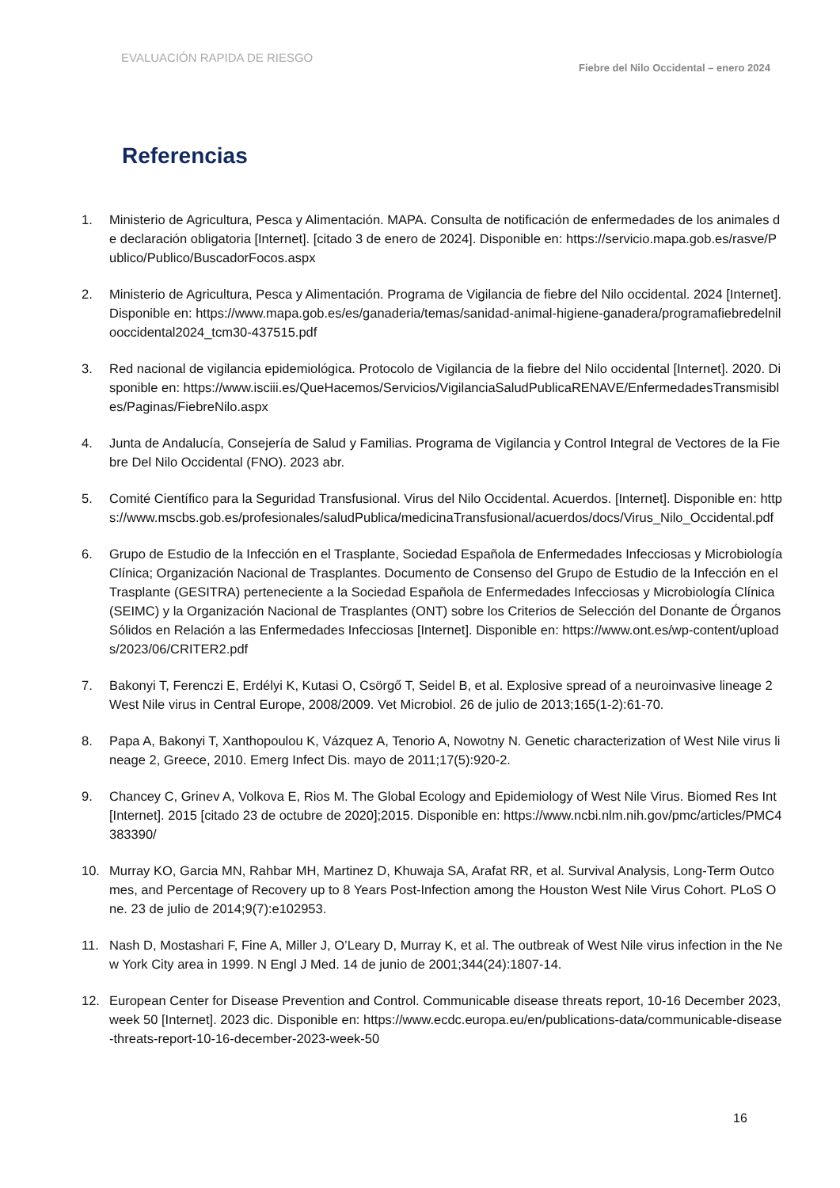EVALUACIÓN RAPIDA DE RIESGO
Fiebre del Nilo Occidental – enero 2024
Referencias
1. Ministerio de Agricultura, Pesca y Alimentación. MAPA. Consulta de notificación de enfermedades de los animales de declaración obligatoria [Internet]. [citado 3 de enero de 2024]. Disponible en: https://servicio.mapa.gob.es/rasve/Publico/Publico/BuscadorFocos.aspx
2. Ministerio de Agricultura, Pesca y Alimentación. Programa de Vigilancia de fiebre del Nilo occidental. 2024 [Internet]. Disponible en: https://www.mapa.gob.es/es/ganaderia/temas/sanidad-animal-higiene-ganadera/programafiebredelnilooccidental2024_tcm30-437515.pdf
3. Red nacional de vigilancia epidemiológica. Protocolo de Vigilancia de la fiebre del Nilo occidental [Internet]. 2020. Disponible en: https://www.isciii.es/QueHacemos/Servicios/VigilanciaSaludPublicaRENAVE/EnfermedadesTransmisibles/Paginas/FiebreNilo.aspx
4. Junta de Andalucía, Consejería de Salud y Familias. Programa de Vigilancia y Control Integral de Vectores de la Fiebre Del Nilo Occidental (FNO). 2023 abr.
5. Comité Científico para la Seguridad Transfusional. Virus del Nilo Occidental. Acuerdos. [Internet]. Disponible en: https://www.mscbs.gob.es/profesionales/saludPublica/medicinaTransfusional/acuerdos/docs/Virus_Nilo_Occidental.pdf
6. Grupo de Estudio de la Infección en el Trasplante, Sociedad Española de Enfermedades Infecciosas y Microbiología Clínica; Organización Nacional de Trasplantes. Documento de Consenso del Grupo de Estudio de la Infección en el Trasplante (GESITRA) perteneciente a la Sociedad Española de Enfermedades Infecciosas y Microbiología Clínica (SEIMC) y la Organización Nacional de Trasplantes (ONT) sobre los Criterios de Selección del Donante de Órganos Sólidos en Relación a las Enfermedades Infecciosas [Internet]. Disponible en: https://www.ont.es/wp-content/uploads/2023/06/CRITER2.pdf
7. Bakonyi T, Ferenczi E, Erdélyi K, Kutasi O, Csörgő T, Seidel B, et al. Explosive spread of a neuroinvasive lineage 2 West Nile virus in Central Europe, 2008/2009. Vet Microbiol. 26 de julio de 2013;165(1-2):61-70.
8. Papa A, Bakonyi T, Xanthopoulou K, Vázquez A, Tenorio A, Nowotny N. Genetic characterization of West Nile virus lineage 2, Greece, 2010. Emerg Infect Dis. mayo de 2011;17(5):920-2.
9. Chancey C, Grinev A, Volkova E, Rios M. The Global Ecology and Epidemiology of West Nile Virus. Biomed Res Int [Internet]. 2015 [citado 23 de octubre de 2020];2015. Disponible en: https://www.ncbi.nlm.nih.gov/pmc/articles/PMC4383390/
10. Murray KO, Garcia MN, Rahbar MH, Martinez D, Khuwaja SA, Arafat RR, et al. Survival Analysis, Long-Term Outcomes, and Percentage of Recovery up to 8 Years Post-Infection among the Houston West Nile Virus Cohort. PLoS One. 23 de julio de 2014;9(7):e102953.
11. Nash D, Mostashari F, Fine A, Miller J, O’Leary D, Murray K, et al. The outbreak of West Nile virus infection in the New York City area in 1999. N Engl J Med. 14 de junio de 2001;344(24):1807-14.
12. European Center for Disease Prevention and Control. Communicable disease threats report, 10-16 December 2023, week 50 [Internet]. 2023 dic. Disponible en: https://www.ecdc.europa.eu/en/publications-data/communicable-disease-threats-report-10-16-december-2023-week-50
16